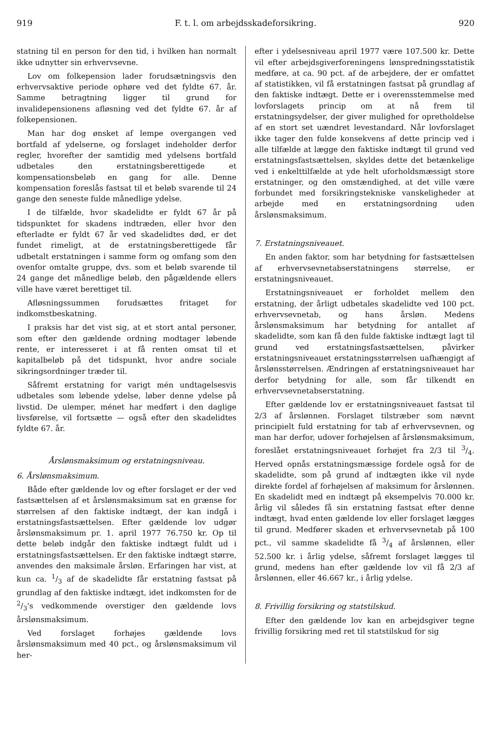919 F. t. l. om arbejdsskadeforsikring. 920
statning til en person for den tid, i hvilken han normalt ikke udnytter sin erhvervsevne.
Lov om folkepension lader forudsætningsvis den erhvervsaktive periode ophøre ved det fyldte 67. år. Samme betragtning ligger til grund for invalidepensionens afløsning ved det fyldte 67. år af folkepensionen.
Man har dog ønsket af lempe overgangen ved bortfald af ydelserne, og forslaget indeholder derfor regler, hvorefter der samtidig med ydelsens bortfald udbetales den erstatningsberettigede et kompensationsbeløb en gang for alle. Denne kompensation foreslås fastsat til et beløb svarende til 24 gange den seneste fulde månedlige ydelse.
I de tilfælde, hvor skadelidte er fyldt 67 år på tidspunktet for skadens indtræden, eller hvor den efterladte er fyldt 67 år ved skadelidtes død, er det fundet rimeligt, at de erstatningsberettigede får udbetalt erstatningen i samme form og omfang som den ovenfor omtalte gruppe, dvs. som et beløb svarende til 24 gange det månedlige beløb, den pågældende ellers ville have været berettiget til.
Afløsningssummen forudsættes fritaget for indkomstbeskatning.
I praksis har det vist sig, at et stort antal personer, som efter den gældende ordning modtager løbende rente, er interesseret i at få renten omsat til et kapitalbeløb på det tidspunkt, hvor andre sociale sikringsordninger træder til.
Såfremt erstatning for varigt mén undtagelsesvis udbetales som løbende ydelse, løber denne ydelse på livstid. De ulemper, ménet har medført i den daglige livsførelse, vil fortsætte — også efter den skadelidtes fyldte 67. år.
Årslønsmaksimum og erstatningsniveau.
6. Årslønsmaksimum.
Både efter gældende lov og efter forslaget er der ved fastsættelsen af et årslønsmaksimum sat en grænse for størrelsen af den faktiske indtægt, der kan indgå i erstatningsfastsættelsen. Efter gældende lov udgør årslønsmaksimum pr. 1. april 1977 76.750 kr. Op til dette beløb indgår den faktiske indtægt fuldt ud i erstatningsfastsættelsen. Er den faktiske indtægt større, anvendes den maksimale årsløn. Erfaringen har vist, at kun ca. 1/3 af de skadelidte får erstatning fastsat på grundlag af den faktiske indtægt, idet indkomsten for de 2/3's vedkommende overstiger den gældende lovs årslønsmaksimum.
Ved forslaget forhøjes gældende lovs årslønsmaksimum med 40 pct., og årslønsmaksimum vil her-
efter i ydelsesniveau april 1977 være 107.500 kr. Dette vil efter arbejdsgiverforeningens lønspredningsstatistik medføre, at ca. 90 pct. af de arbejdere, der er omfattet af statistikken, vil få erstatningen fastsat på grundlag af den faktiske indtægt. Dette er i overensstemmelse med lovforslagets princip om at nå frem til erstatningsydelser, der giver mulighed for opretholdelse af en stort set uændret levestandard. Når lovforslaget ikke tager den fulde konsekvens af dette princip ved i alle tilfælde at lægge den faktiske indtægt til grund ved erstatningsfastsættelsen, skyldes dette det betænkelige ved i enkelttilfælde at yde helt uforholdsmæssigt store erstatninger, og den omstændighed, at det ville være forbundet med forsikringstekniske vanskeligheder at arbejde med en erstatningsordning uden årslønsmaksimum.
7. Erstatningsniveauet.
En anden faktor, som har betydning for fastsættelsen af erhvervsevnetabserstatningens størrelse, er erstatningsniveauet.
Erstatningsniveauet er forholdet mellem den erstatning, der årligt udbetales skadelidte ved 100 pct. erhvervsevnetab, og hans årsløn. Medens årslønsmaksimum har betydning for antallet af skadelidte, som kan få den fulde faktiske indtægt lagt til grund ved erstatningsfastsættelsen, påvirker erstatningsniveauet erstatningsstørrelsen uafhængigt af årslønsstørrelsen. Ændringen af erstatningsniveauet har derfor betydning for alle, som får tilkendt en erhvervsevnetabserstatning.
Efter gældende lov er erstatningsniveauet fastsat til 2/3 af årslønnen. Forslaget tilstræber som nævnt principielt fuld erstatning for tab af erhvervsevnen, og man har derfor, udover forhøjelsen af årslønsmaksimum, foreslået erstatningsniveauet forhøjet fra 2/3 til 3/4. Herved opnås erstatningsmæssige fordele også for de skadelidte, som på grund af indtægten ikke vil nyde direkte fordel af forhøjelsen af maksimum for årslønnen. En skadelidt med en indtægt på eksempelvis 70.000 kr. årlig vil således få sin erstatning fastsat efter denne indtægt, hvad enten gældende lov eller forslaget lægges til grund. Medfører skaden et erhvervsevnetab på 100 pct., vil samme skadelidte få 3/4 af årslønnen, eller 52.500 kr. i årlig ydelse, såfremt forslaget lægges til grund, medens han efter gældende lov vil få 2/3 af årslønnen, eller 46.667 kr., i årlig ydelse.
8. Frivillig forsikring og statstilskud.
Efter den gældende lov kan en arbejdsgiver tegne frivillig forsikring med ret til statstilskud for sig